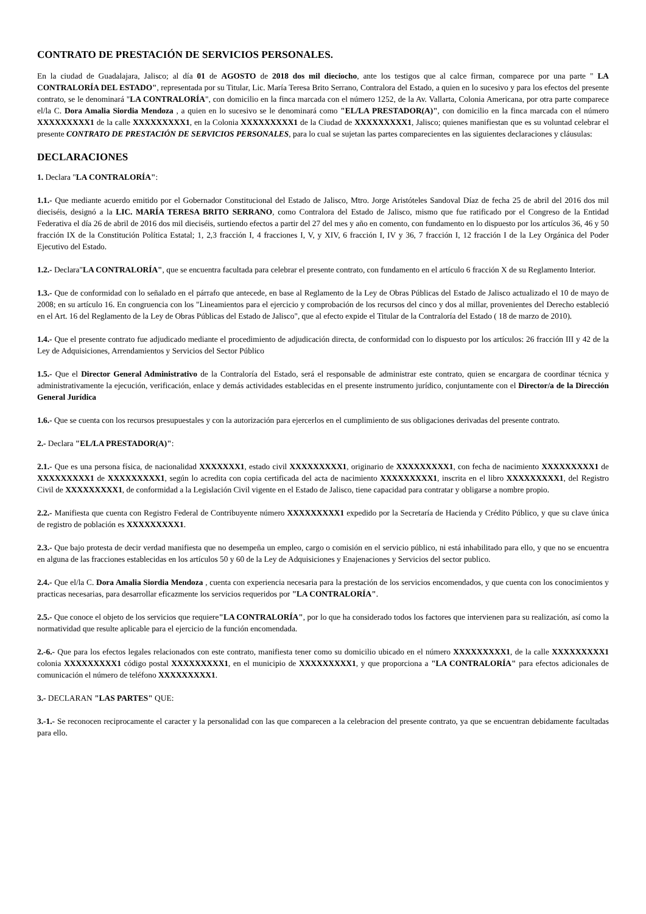CONTRATO DE PRESTACIÓN DE SERVICIOS PERSONALES.
En la ciudad de Guadalajara, Jalisco; al día 01 de AGOSTO de 2018 dos mil dieciocho, ante los testigos que al calce firman, comparece por una parte " LA CONTRALORÍA DEL ESTADO", representada por su Titular, Lic. María Teresa Brito Serrano, Contralora del Estado, a quien en lo sucesivo y para los efectos del presente contrato, se le denominará "LA CONTRALORÍA", con domicilio en la finca marcada con el número 1252, de la Av. Vallarta, Colonia Americana, por otra parte comparece el/la C. Dora Amalia Siordia Mendoza , a quien en lo sucesivo se le denominará como "EL/LA PRESTADOR(A)", con domicilio en la finca marcada con el número XXXXXXXXX1 de la calle XXXXXXXXX1, en la Colonia XXXXXXXXX1 de la Ciudad de XXXXXXXXX1, Jalisco; quienes manifiestan que es su voluntad celebrar el presente CONTRATO DE PRESTACIÓN DE SERVICIOS PERSONALES, para lo cual se sujetan las partes comparecientes en las siguientes declaraciones y cláusulas:
DECLARACIONES
1. Declara "LA CONTRALORÍA":
1.1.- Que mediante acuerdo emitido por el Gobernador Constitucional del Estado de Jalisco, Mtro. Jorge Aristóteles Sandoval Díaz de fecha 25 de abril del 2016 dos mil dieciséis, designó a la LIC. MARÍA TERESA BRITO SERRANO, como Contralora del Estado de Jalisco, mismo que fue ratificado por el Congreso de la Entidad Federativa el día 26 de abril de 2016 dos mil dieciséis, surtiendo efectos a partir del 27 del mes y año en comento, con fundamento en lo dispuesto por los artículos 36, 46 y 50 fracción IX de la Constitución Política Estatal; 1, 2,3 fracción I, 4 fracciones I, V, y XIV, 6 fracción I, IV y 36, 7 fracción I, 12 fracción I de la Ley Orgánica del Poder Ejecutivo del Estado.
1.2.- Declara"LA CONTRALORÍA", que se encuentra facultada para celebrar el presente contrato, con fundamento en el artículo 6 fracción X de su Reglamento Interior.
1.3.- Que de conformidad con lo señalado en el párrafo que antecede, en base al Reglamento de la Ley de Obras Públicas del Estado de Jalisco actualizado el 10 de mayo de 2008; en su artículo 16. En congruencia con los "Lineamientos para el ejercicio y comprobación de los recursos del cinco y dos al millar, provenientes del Derecho estableció en el Art. 16 del Reglamento de la Ley de Obras Públicas del Estado de Jalisco", que al efecto expide el Titular de la Contraloría del Estado ( 18 de marzo de 2010).
1.4.- Que el presente contrato fue adjudicado mediante el procedimiento de adjudicación directa, de conformidad con lo dispuesto por los artículos: 26 fracción III y 42 de la Ley de Adquisiciones, Arrendamientos y Servicios del Sector Público
1.5.- Que el Director General Administrativo de la Contraloría del Estado, será el responsable de administrar este contrato, quien se encargara de coordinar técnica y administrativamente la ejecución, verificación, enlace y demás actividades establecidas en el presente instrumento jurídico, conjuntamente con el Director/a de la Dirección General Jurídica
1.6.- Que se cuenta con los recursos presupuestales y con la autorización para ejercerlos en el cumplimiento de sus obligaciones derivadas del presente contrato.
2.- Declara "EL/LA PRESTADOR(A)":
2.1.- Que es una persona física, de nacionalidad XXXXXXX1, estado civil XXXXXXXXX1, originario de XXXXXXXXX1, con fecha de nacimiento XXXXXXXXX1 de XXXXXXXXX1 de XXXXXXXXX1, según lo acredita con copia certificada del acta de nacimiento XXXXXXXXX1, inscrita en el libro XXXXXXXXX1, del Registro Civil de XXXXXXXXX1, de conformidad a la Legislación Civil vigente en el Estado de Jalisco, tiene capacidad para contratar y obligarse a nombre propio.
2.2.- Manifiesta que cuenta con Registro Federal de Contribuyente número XXXXXXXXX1 expedido por la Secretaría de Hacienda y Crédito Público, y que su clave única de registro de población es XXXXXXXXX1.
2.3.- Que bajo protesta de decir verdad manifiesta que no desempeña un empleo, cargo o comisión en el servicio público, ni está inhabilitado para ello, y que no se encuentra en alguna de las fracciones establecidas en los artículos 50 y 60 de la Ley de Adquisiciones y Enajenaciones y Servicios del sector publico.
2.4.- Que el/la C. Dora Amalia Siordia Mendoza , cuenta con experiencia necesaria para la prestación de los servicios encomendados, y que cuenta con los conocimientos y practicas necesarias, para desarrollar eficazmente los servicios requeridos por "LA CONTRALORÍA".
2.5.- Que conoce el objeto de los servicios que requiere"LA CONTRALORÍA", por lo que ha considerado todos los factores que intervienen para su realización, así como la normatividad que resulte aplicable para el ejercicio de la función encomendada.
2.-6.- Que para los efectos legales relacionados con este contrato, manifiesta tener como su domicilio ubicado en el número XXXXXXXXX1, de la calle XXXXXXXXX1 colonia XXXXXXXXX1 código postal XXXXXXXXX1, en el municipio de XXXXXXXXX1, y que proporciona a "LA CONTRALORÍA" para efectos adicionales de comunicación el número de teléfono XXXXXXXXX1.
3.- DECLARAN "LAS PARTES" QUE:
3.-1.- Se reconocen reciprocamente el caracter y la personalidad con las que comparecen a la celebracion del presente contrato, ya que se encuentran debidamente facultadas para ello.